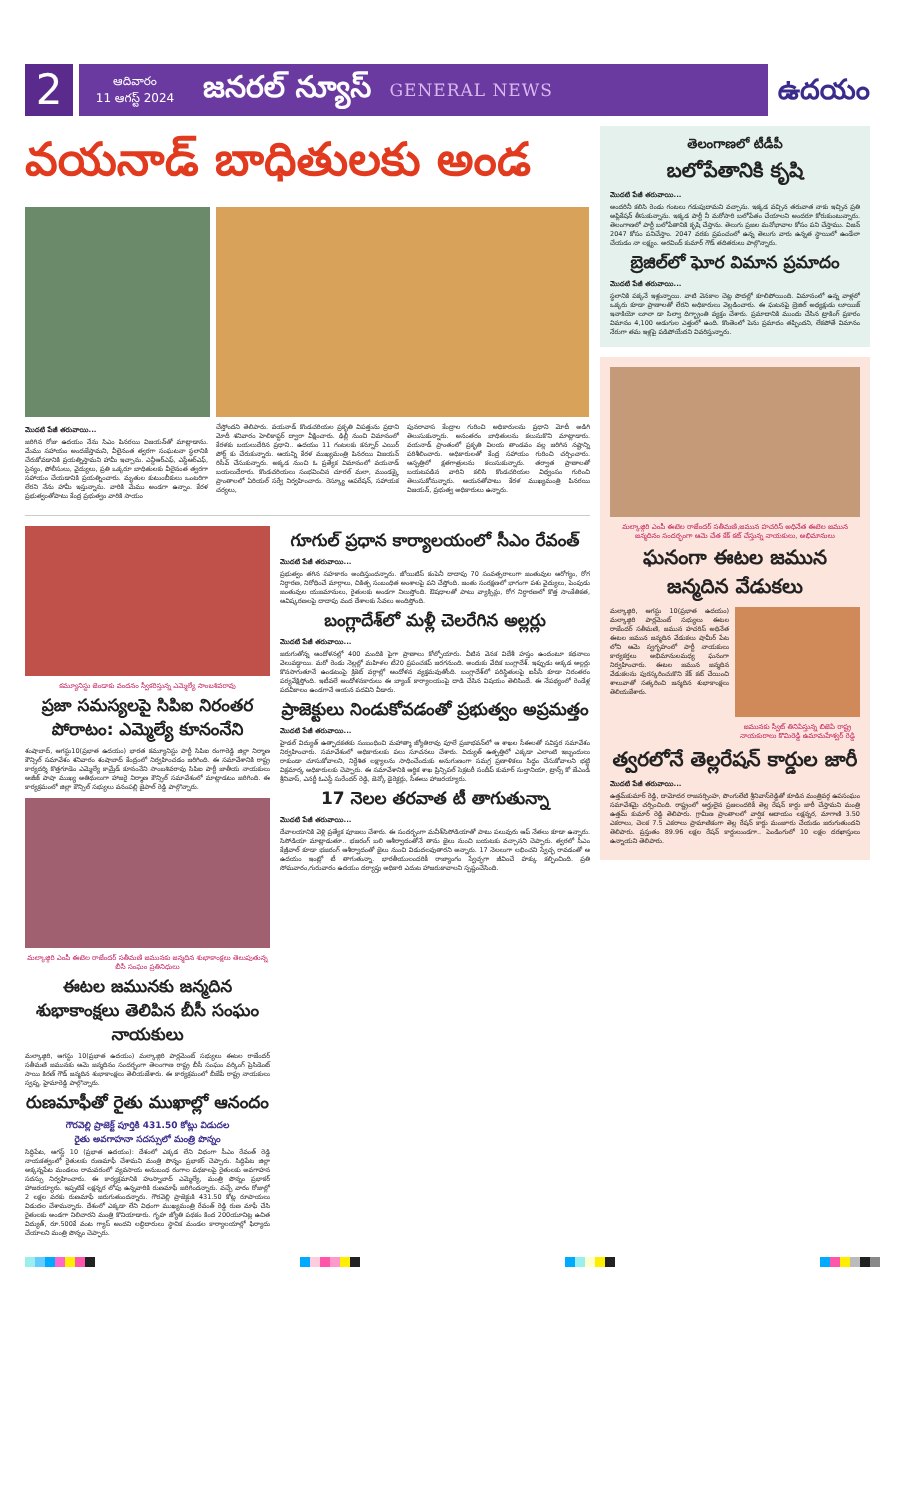2
ఆదివారం
11 ఆగస్ట్ 2024
జనరల్ న్యూస్
GENERAL NEWS
ఉదయం
వయనాడ్ బాధితులకు అండ
మొదటి పేజీ తరువాయి...
జరిగిన రోజు ఉదయం నేను సిఎం పినరయి విజయన్‌తో మాట్లాడాను. మేము సహాయం అందజేస్తామని, వీలైనంత త్వరగా సంఘటనా స్థలానికి చేరుకోవడానికి ప్రయత్నిస్తామని హామీ ఇచ్చాను. ఎన్డీఆర్ఎఫ్, ఎస్డీఆర్ఎఫ్, సైన్యం, పోలీసులు, వైద్యులు, ప్రతి ఒక్కరూ బాధితులకు వీలైనంత త్వరగా సహాయం చేయడానికి ప్రయత్నించారు. మృతుల కుటుంబీకులు ఒంటరిగా లేరని నేను హామీ ఇస్తున్నాను. వారికి మేము అండగా ఉన్నాం. కేరళ ప్రభుత్వంతోపాటు కేంద్ర ప్రభుత్వం వారికి సాయం
చేస్తోందని తెలిపారు. వయనాడ్ కొండచరియల ప్రకృతి విపత్తును ప్రధాని మోదీ శనివారం హెలికాప్టర్ ద్వారా వీక్షించారు. ఢిల్లీ నుంచి విమానంలో కేరళకు బయలుదేరిన ప్రధాని.. ఉదయం 11 గంటలకు కన్నూర్ ఎయిర్ పోర్ట్ కు చేరుకున్నారు. ఆయన్ని కేరళ ముఖ్యమంత్రి పినరయి విజయన్ రిసీవ్ చేసుకున్నారు. అక్కడ నుంచి ఓ ప్రత్యేక విమానంలో వయనాడ్ బయలుదేరారు. కొండచరియలు సంభవించిన చూరల్ మలా, ముండక్కై ప్రాంతాలలో ఏరియల్ సర్వే నిర్వహించారు. రెస్క్యూ ఆపరేషన్, సహాయక చర్యలు,
పునరావాస కేంద్రాల గురించి అధికారులను ప్రధాని మోదీ అడిగి తెలుసుకున్నారు. అనంతరం బాధితులను కలుసుకొని మాట్లాడారు. వయనాడ్ ప్రాంతంలో ప్రకృతి విలయ తాండవం వల్ల జరిగిన నష్టాన్ని పరిశీలించారు. అధికారులతో కేంద్ర సహాయం గురించి చర్చించారు. ఆస్పత్రిలో క్షతగాత్రులను కలుసుకున్నారు. తర్వాత ప్రాణాలతో బయటపడిన వారిని కలిసి కొండచరియల విధ్వంసం గురించి తెలుసుకోనున్నారు. ఆయనతోపాటు కేరళ ముఖ్యమంత్రి పినరయి విజయన్, ప్రభుత్వ అధికారులు ఉన్నారు.
కమ్యూనిస్టు జెండాకు వందనం స్వీకరిస్తున్న ఎమ్మెల్యే సాంబశివరావు
ప్రజా సమస్యలపై సిపిఐ నిరంతర పోరాటం: ఎమ్మెల్యే కూనంనేని
శంషాబాద్, ఆగస్టు10(ప్రభాత ఉదయం) భారత కమ్యూనిస్టు పార్టీ సిపిఐ రంగారెడ్డి జిల్లా నిర్మాణ కౌన్సిల్ సమావేశం శనివారం శంషాబాద్ కేంద్రంలో నిర్వహించడం జరిగింది. ఈ సమావేశానికి రాష్ట్ర కార్యదర్శి కొత్తగూడెం ఎమ్మెల్యే కామ్రేడ్ కూనంనేని సాంబశివరావు సిపిఐ పార్టీ జాతీయ నాయకులు అజీజ్ పాషా ముఖ్య అతిథులుగా హాజరై నిర్మాణ కౌన్సిల్ సమావేశంలో మాట్లాడటం జరిగింది. ఈ కార్యక్రమంలో జిల్లా కౌన్సిల్ సభ్యులు వనంపల్లి జైపాల్ రెడ్డి పాల్గొన్నారు.
మల్కాజ్గిరి ఎంపీ ఈటెల రాజేందర్ సతీమణి జమునకు జన్మదిన శుభాకాంక్షలు తెలుపుతున్న బీసీ సంఘం ప్రతినిధులు
ఈటల జమునకు జన్మదిన శుభాకాంక్షలు తెలిపిన బీసీ సంఘం నాయకులు
మల్కాజ్గిరి, ఆగస్టు 10(ప్రభాత ఉదయం) మల్కాజ్గిరి పార్లమెంట్ సభ్యులు ఈటల రాజేందర్ సతీమణి జమునకు ఆమె జన్మదినం సందర్భంగా తెలంగాణ రాష్ట్ర బీసీ సంఘం వర్కింగ్ ప్రెసిడెంట్ సాయి కిరణ్ గౌడ్ జన్మదిన శుభాకాంక్షలు తెలియజేశారు. ఈ కార్యక్రమంలో బీజేపీ రాష్ట్ర నాయకులు స్వప్న, హైమారెడ్డి పాల్గొన్నారు.
రుణమాఫీతో రైతు ముఖాల్లో ఆనందం
గౌరవెల్లి ప్రాజెక్ట్ పూర్తికి 431.50 కోట్లు విడుదల
రైతు అవగాహనా సదస్సులో మంత్రి పొన్నం
సిద్దిపేట, ఆగస్ట్ 10 (ప్రభాత ఉదయం): దేశంలో ఎక్కడ లేని విధంగా సీఎం రేవంత్ రెడ్డి నాయకత్వంలో రైతులకు రుణమాఫీ చేశామని మంత్రి పొన్నం ప్రభాకర్ చెప్పారు. సిద్దిపేట జిల్లా అక్కన్నపేట మండలం రామవరంలో వ్యవసాయ అనుబంధ రంగాల పథకాలపై రైతులకు అవగాహన సదస్సు నిర్వహించారు. ఈ కార్యక్రమానికి హుస్నాబాద్ ఎమ్మెల్యే, మంత్రి పొన్నం ప్రభాకర్ హాజరయ్యారు. ఇప్పటికే లక్షన్నర లోపు ఉన్నవారికి రుణమాఫీ జరిగిందన్నారు. వచ్చే వారం రోజుల్లో 2 లక్షల వరకు రుణమాఫీ జరుగుతుందన్నారు. గౌరవెల్లి ప్రాజెక్టుకి 431.50 కోట్ల రూపాయలు విడుదల చేశామన్నారు. దేశంలో ఎక్కడా లేని విధంగా ముఖ్యమంత్రి రేవంత్ రెడ్డి రుణ మాఫీ చేసి రైతులకు అండగా నిలిచారని మంత్రి కొనియాడారు. గృహ జ్యోతి పథకం కింద 200యూనిట్ల ఉచిత విద్యుత్, రూ.500కే వంట గ్యాస్ అందని లబ్దిదారులు స్థానిక మండల కార్యాలయాల్లో ఫిర్యాదు చేయాలని మంత్రి పొన్నం చెప్పారు.
గూగుల్ ప్రధాన కార్యాలయంలో సీఎం రేవంత్
మొదటి పేజీ తరువాయి...
ప్రభుత్వం తగిన సహకారం అందిస్తుందన్నారు. జోయిటిస్ కంపెనీ దాదాపు 70 సంవత్సరాలుగా జంతువుల ఆరోగ్యం, రోగ నిర్ధారణ, నిరోధించే మార్గాలు, చికిత్స సంబంధిత అంశాలపై పని చేస్తోంది. జంతు సంరక్షణలో భాగంగా పశు వైద్యులు, పెంపుడు జంతువుల యజమానులు, రైతులకు అండగా నిలుస్తోంది. ఔషధాలతో పాటు వ్యాక్సిన్లు, రోగ నిర్ధారణలో కొత్త సాంకేతికత, ఆవిష్కరణలపై దాదాపు వంద దేశాలకు సేవలు అందిస్తోంది.
బంగ్లాదేశ్‌లో మళ్లీ చెలరేగిన అల్లర్లు
మొదటి పేజీ తరువాయి...
జరుగుతోన్న ఆందోళనల్లో 400 మందికి పైగా ప్రాణాలు కోల్పోయారు. వీటిన వెనక విదేశీ హస్తం ఉందంటూ కథనాలు వెలువడ్డాయి. మరో రెండు నెల్లల్లో మహిళల టీ20 ప్రపంచకప్ జరగనుంది. అందుకు వేదిక బంగ్లాదేశ్. ఇప్పుడు అక్కడ అల్లర్లు కొనసాగుతూనే ఉండటంపై క్రికెట్ వర్గాల్లో ఆందోళన వ్యక్తమవుతోంది. బంగ్లాదేశ్‌లో పరిస్థితులపై ఐసీసీ కూడా నిరంతరం పర్యవేక్షిస్తోంది. ఇటీవలే ఆందోళనకారులు ఈ బ్యాంక్ కార్యాలయంపై దాడి చేసిన విషయం తెలిసిందే. ఈ నేపథ్యంలో రెండేళ్ల పదవీకాలం ఉండగానే ఆయన పదవిని వీడారు.
ప్రాజెక్టులు నిండుకోవడంతో ప్రభుత్వం అప్రమత్తం
మొదటి పేజీ తరువాయి...
హైడల్ విద్యుత్ ఉత్పాదకతకు సంబంధించి మహాత్మా జ్యోతిరావు పూలే ప్రజాభవన్‌లో ఆ శాఖల సీఈలతో సవిస్తర సమావేశం నిర్వహించారు. సమావేశంలో అధికారులకు పలు సూచనలు చేశారు. విద్యుత్ ఉత్పత్తిలో ఎక్కడా ఎలాంటి ఇబ్బందులు రాకుండా చూసుకోవాలని, నిర్దేశిత లక్ష్యాలను సాధించేందుకు అనుగుణంగా సమగ్ర ప్రణాళికలు సిద్ధం చేసుకోవాలని భట్టి విక్రమార్క అధికారులకు చెప్పారు. ఈ సమావేశానికి ఆర్థిక శాఖ ప్రిన్సిపల్ సెక్రటరీ సందీప్ కుమార్ సుల్తానియా, ట్రాన్స్ కో జేఎండీ శ్రీనివాస్, ఎనర్జీ ఓఎస్డీ సురేందర్ రెడ్డి, జెన్కో డైరెక్టర్లు, సీఈలు హాజరయ్యారు.
17 నెలల తరవాత టీ తాగుతున్నా
మొదటి పేజీ తరువాయి...
దేవాలయానికి వెళ్లి ప్రత్యేక పూజలు చేశారు. ఈ సందర్భంగా మనీశ్‌సిసోడియాతో పాటు పలువురు ఆప్ నేతలు కూడా ఉన్నారు. సిసోడియా మాట్లాడుతూ.. భజరంగ్ బలి ఆశీర్వాదంతోనే తాను జైలు నుంచి బయటకు వచ్చానని చెప్పారు. త్వరలో సీఎం కేజ్రీవాల్ కూడా భజరంగ్ ఆశీర్వాదంతో జైలు నుంచి విడుదలవుతారని అన్నారు. 17 నెలలుగా లభించని స్వేచ్ఛ రావడంతో ఆ ఉదయం ఇంట్లో టీ తాగుతున్నా. భారతీయులందరికీ రాజ్యాంగం స్వేచ్ఛగా జీవించే హక్కు కల్పించింది. ప్రతి సోమవారం,గురువారం ఉదయం దర్యాప్తు అధికారి ఎదుట హాజరుకావాలని స్పష్టంచేసింది.
తెలంగాణలో టీడీపీ
బలోపేతానికి కృషి
మొదటి పేజీ తరువాయి...
అందరినీ కలిసి రెండు గంటలు గడుపుదామని వచ్చాను. ఇక్కడ వచ్చిన తరువాత నాకు ఇచ్చిన ప్రతి అప్లికేషన్ తీసుకున్నాను. ఇక్కడ పార్టీ నీ మరోసారి బలోపేతం చేయాలని అందరూ కోరుకుంటున్నారు. తెలంగాణలో పార్టీ బలోపేతానికి కృషి చేస్తాను. తెలుగు ప్రజల మనోభావాల కోసం పని చేస్తాము. విజన్ 2047 కోసం పనిచేస్తాం. 2047 వరకు ప్రపంచంలో ఉన్న తెలుగు వారు ఉన్నత స్థాయిలో ఉండేలా చేయడం నా లక్ష్యం. అరవింద్ కుమార్ గౌడ్ తదితరులు పాల్గొన్నారు.
బ్రెజిల్‌లో ఘోర విమాన ప్రమాదం
మొదటి పేజీ తరువాయి...
స్థలానికి పక్కనే ఇళ్లున్నాయి. వాటి వెనకాల చెట్ల పొదల్లో కూలిపోయింది. విమానంలో ఉన్న వాళ్లలో ఒక్కరు కూడా ప్రాణాలతో లేరని అధికారులు వెల్లడించారు. ఈ ఘటనపై బ్రెజిల్ అధ్యక్షుడు లూయిజ్ ఇనాకియో లూలా డా సిల్వా దిగ్భ్రాంతి వ్యక్తం చేశారు. ప్రమాదానికి ముందు చేసిన ట్రాకింగ్ ప్రకారం విమానం 4,100 అడుగుల ఎత్తులో ఉంది. కొంతెంలో పెను ప్రమాదం తప్పిందని, లేకపోతే విమానం నేరుగా తమ ఇళ్లపై పడిపోయేదని వివరిస్తున్నారు.
మల్కాజ్గిరి ఎంపీ ఈటెల రాజేందర్ సతీమణి,జమున హచరిస్ అధినేత ఈటెల జమున జన్మదినం సందర్భంగా ఆమె చేత కేక్ కట్ చేస్తున్న నాయకులు, అభిమానులు
ఘనంగా ఈటల జమున జన్మదిన వేడుకలు
మల్కాజ్గిరి, ఆగస్టు 10(ప్రభాత ఉదయం) మల్కాజ్గిరి పార్లమెంట్ సభ్యులు ఈటల రాజేందర్ సతీమణి, జమున హచరిస్ అధినేత ఈటల జమున జన్మదిన వేడుకలు షామీర్ పేట లోని ఆమె స్వగృహంలో పార్టీ నాయకులు కార్యకర్తలు అభిమానులమధ్య ఘనంగా నిర్వహించారు. ఈటల జమున జన్మదిన వేడుకలను పురస్కరించుకొని కేక్ కట్ చేయించి శాలువాతో సత్కరించి జన్మదిన శుభాకాంక్షలు తెలియజేశారు.
జమునకు స్వీట్ తినిపిస్తున్న బిజెపి రాష్ట్ర నాయకురాలు కొమిరెడ్డి ఉమామహేశ్వర్ రెడ్డి
త్వరలోనే తెల్లరేషన్ కార్డుల జారీ
మొదటి పేజీ తరువాయి...
ఉత్తమ్‌కుమార్ రెడ్డి, దామోదర రాజనర్సింహ, పొంగులేటి శ్రీనివాస్‌రెడ్డితో కూడిన మంత్రివర్గ ఉపసంఘం సమావేశమై చర్చించింది. రాష్ట్రంలో అర్హులైన ప్రజలందరికీ తెల్ల రేషన్ కార్డు జారీ చేస్తామని మంత్రి ఉత్తమ్ కుమార్ రెడ్డి తెలిపారు. గ్రామీణ ప్రాంతాలలో వార్షిక ఆదాయం లక్షన్నర, మాగాణి 3.50 ఎకరాలు, చెలక 7.5 ఎకరాలు ప్రామాణికంగా తెల్ల రేషన్ కార్డు మంజూరు చేయడం జరుగుతుందని తెలిపారు. ప్రస్తుతం 89.96 లక్షల రేషన్ కార్డులుండగా.. పెండింగులో 10 లక్షల దరఖాస్తులు ఉన్నాయని తెలిపారు.